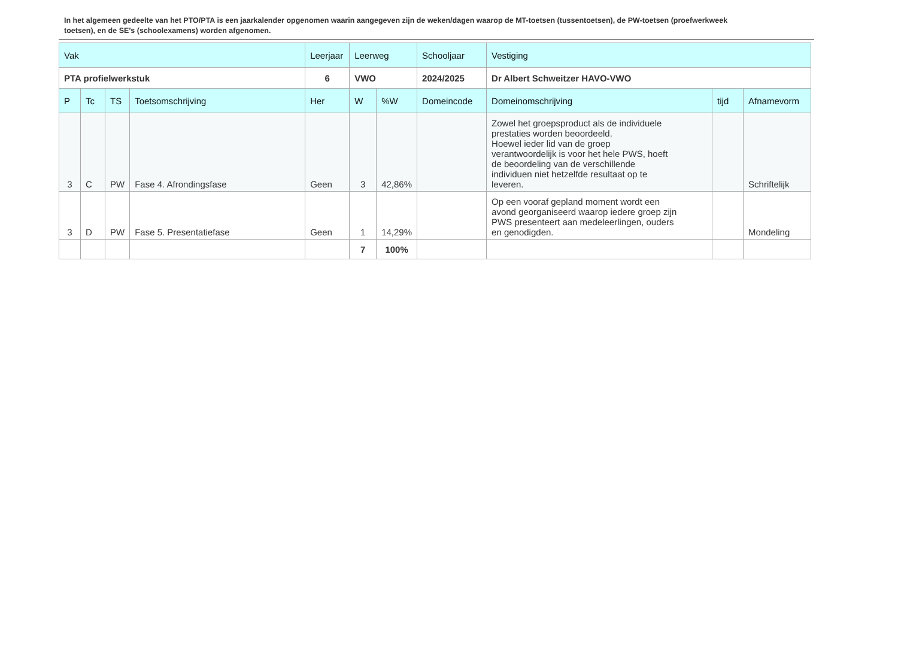In het algemeen gedeelte van het PTO/PTA is een jaarkalender opgenomen waarin aangegeven zijn de weken/dagen waarop de MT-toetsen (tussentoetsen), de PW-toetsen (proefwerkweek toetsen), en de SE’s (schoolexamens) worden afgenomen.
| Vak | | | | Leerjaar | Leerweg | | Schooljaar | Vestiging | | |
| --- | --- | --- | --- | --- | --- | --- | --- | --- | --- | --- |
| PTA profielwerkstuk | | | | 6 | VWO | | 2024/2025 | Dr Albert Schweitzer HAVO-VWO | | |
| P | Tc | TS | Toetsomschrijving | Her | W | %W | Domeincode | Domeinomschrijving | tijd | Afnamevorm |
| 3 | C | PW | Fase 4. Afrondingsfase | Geen | 3 | 42,86% | | Zowel het groepsproduct als de individuele prestaties worden beoordeeld. Hoewel ieder lid van de groep verantwoordelijk is voor het hele PWS, hoeft de beoordeling van de verschillende individuen niet hetzelfde resultaat op te leveren. | | Schriftelijk |
| 3 | D | PW | Fase 5. Presentatiefase | Geen | 1 | 14,29% | | Op een vooraf gepland moment wordt een avond georganiseerd waarop iedere groep zijn PWS presenteert aan medeleerlingen, ouders en genodigden. | | Mondeling |
| | | | | | 7 | 100% | | | | |